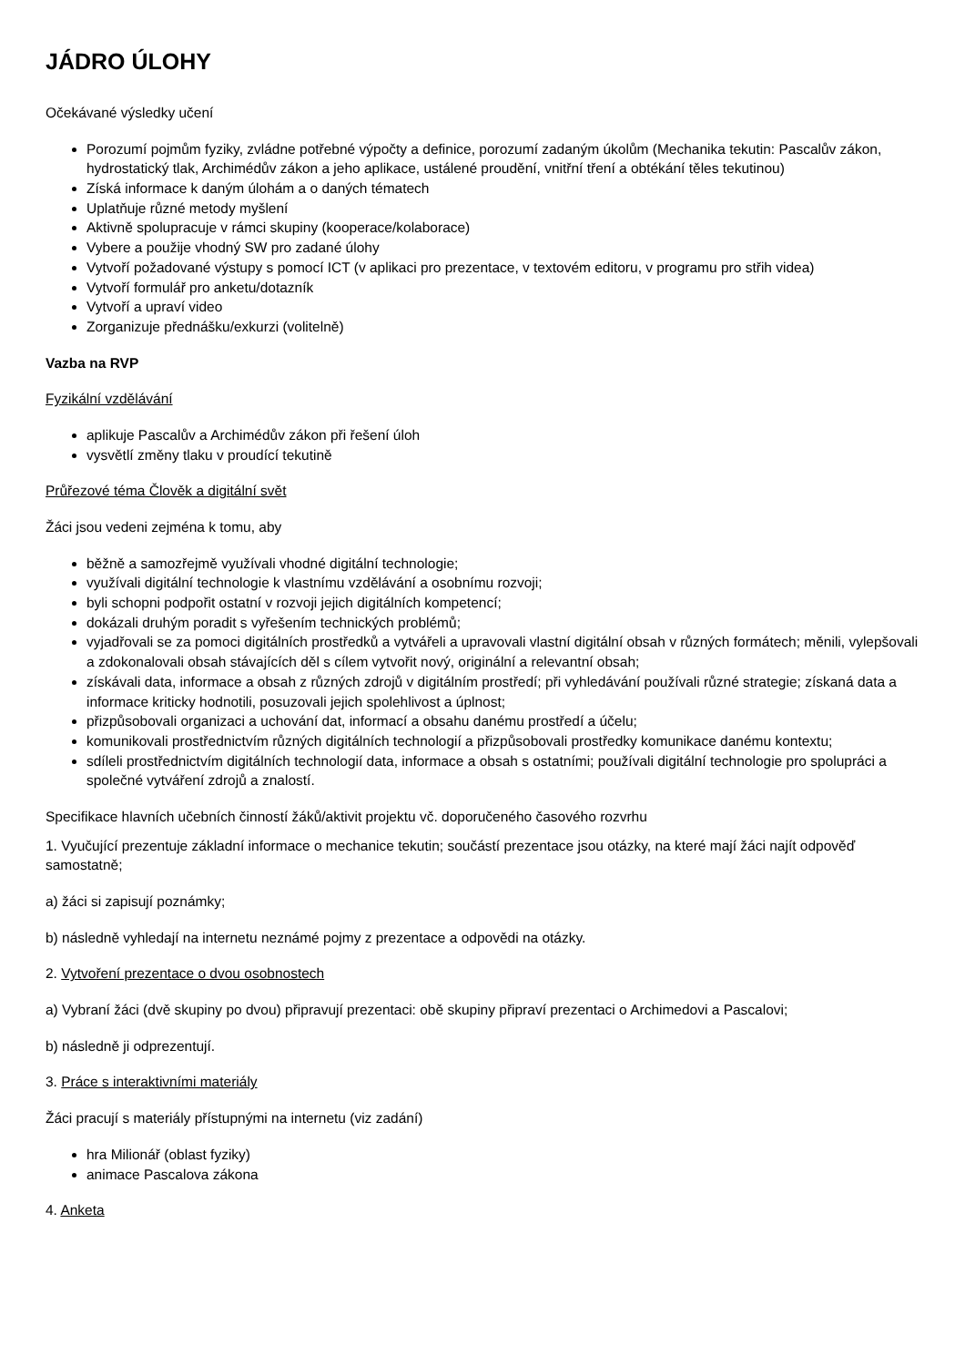JÁDRO ÚLOHY
Očekávané výsledky učení
Porozumí pojmům fyziky, zvládne potřebné výpočty a definice, porozumí zadaným úkolům (Mechanika tekutin: Pascalův zákon, hydrostatický tlak, Archimédův zákon a jeho aplikace, ustálené proudění, vnitřní tření a obtékání těles tekutinou)
Získá informace k daným úlohám a o daných tématech
Uplatňuje různé metody myšlení
Aktivně spolupracuje v rámci skupiny (kooperace/kolaborace)
Vybere a použije vhodný SW pro zadané úlohy
Vytvoří požadované výstupy s pomocí ICT (v aplikaci pro prezentace, v textovém editoru, v programu pro střih videa)
Vytvoří formulář pro anketu/dotazník
Vytvoří a upraví video
Zorganizuje přednášku/exkurzi (volitelně)
Vazba na RVP
Fyzikální vzdělávání
aplikuje Pascalův a Archimédův zákon při řešení úloh
vysvětlí změny tlaku v proudící tekutině
Průřezové téma Člověk a digitální svět
Žáci jsou vedeni zejména k tomu, aby
běžně a samozřejmě využívali vhodné digitální technologie;
využívali digitální technologie k vlastnímu vzdělávání a osobnímu rozvoji;
byli schopni podpořit ostatní v rozvoji jejich digitálních kompetencí;
dokázali druhým poradit s vyřešením technických problémů;
vyjadřovali se za pomoci digitálních prostředků a vytvářeli a upravovali vlastní digitální obsah v různých formátech; měnili, vylepšovali a zdokonalovali obsah stávajících děl s cílem vytvořit nový, originální a relevantní obsah;
získávali data, informace a obsah z různých zdrojů v digitálním prostředí; při vyhledávání používali různé strategie; získaná data a informace kriticky hodnotili, posuzovali jejich spolehlivost a úplnost;
přizpůsobovali organizaci a uchování dat, informací a obsahu danému prostředí a účelu;
komunikovali prostřednictvím různých digitálních technologií a přizpůsobovali prostředky komunikace danému kontextu;
sdíleli prostřednictvím digitálních technologií data, informace a obsah s ostatními; používali digitální technologie pro spolupráci a společné vytváření zdrojů a znalostí.
Specifikace hlavních učebních činností žáků/aktivit projektu vč. doporučeného časového rozvrhu
1. Vyučující prezentuje základní informace o mechanice tekutin; součástí prezentace jsou otázky, na které mají žáci najít odpověď samostatně;
a) žáci si zapisují poznámky;
b) následně vyhledají na internetu neznámé pojmy z prezentace a odpovědi na otázky.
2. Vytvoření prezentace o dvou osobnostech
a) Vybraní žáci (dvě skupiny po dvou) připravují prezentaci: obě skupiny připraví prezentaci o Archimedovi a Pascalovi;
b) následně ji odprezentují.
3. Práce s interaktivními materiály
Žáci pracují s materiály přístupnými na internetu (viz zadání)
hra Milionář (oblast fyziky)
animace Pascalova zákona
4. Anketa